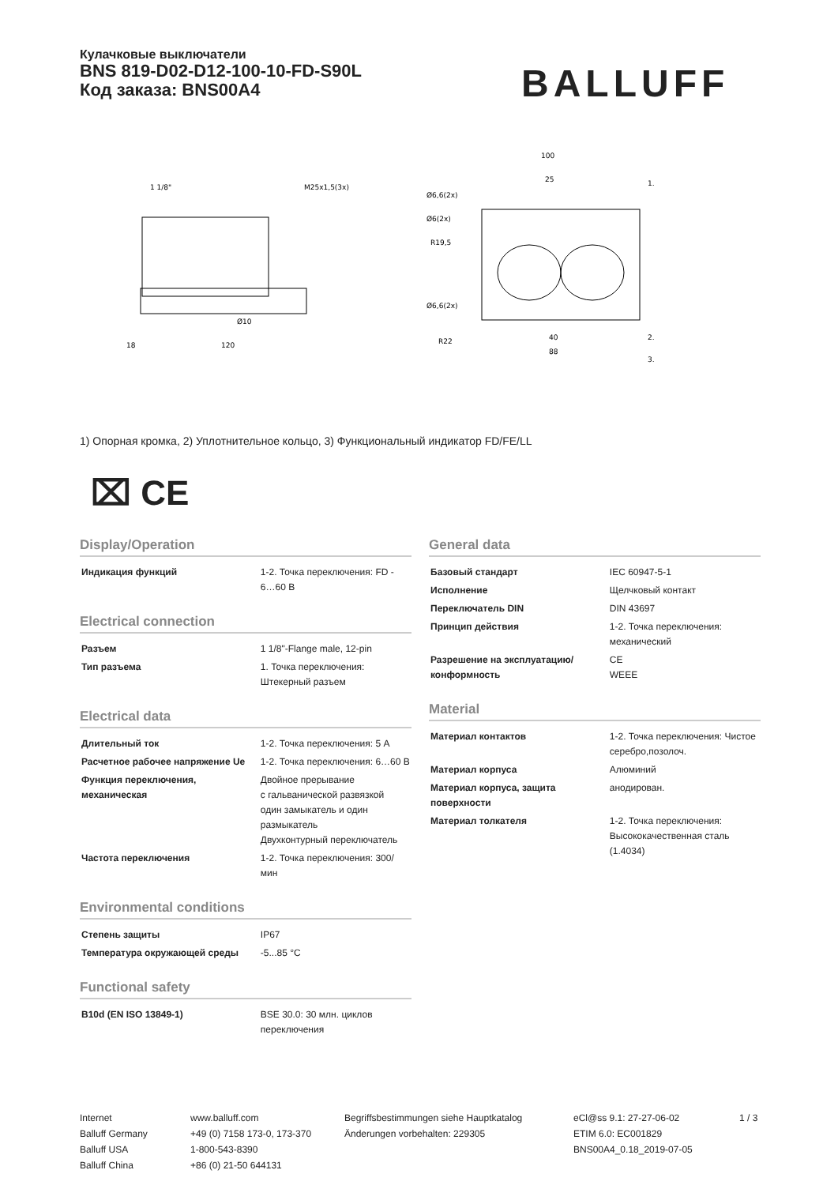Кулачковые выключатели
BNS 819-D02-D12-100-10-FD-S90L
Код заказа: BNS00A4
BALLUFF
1 1/8"
M25x1,5(3x)
Ø10
18
120
100
25
Ø6,6(2x)
Ø6(2x)
R19,5
Ø6,6(2x)
R22
40
88
1.
2.
3.
1) Опорная кромка, 2) Уплотнительное кольцо, 3) Функциональный индикатор FD/FE/LL
⌧ CE
Display/Operation
| Индикация функций | 1-2. Точка переключения: FD - 6…60 В |
Electrical connection
| Разъем | 1 1/8"-Flange male, 12-pin |
| Тип разъема | 1. Точка переключения: Штекерный разъем |
Electrical data
| Длительный ток | 1-2. Точка переключения: 5 A |
| Расчетное рабочее напряжение Ue | 1-2. Точка переключения: 6…60 В |
| Функция переключения, механическая | Двойное прерывание с гальванической развязкой один замыкатель и один размыкатель Двухконтурный переключатель |
| Частота переключения | 1-2. Точка переключения: 300/мин |
Environmental conditions
| Степень защиты | IP67 |
| Температура окружающей среды | -5...85 °C |
Functional safety
| B10d (EN ISO 13849-1) | BSE 30.0: 30 млн. циклов переключения |
General data
| Базовый стандарт | IEC 60947-5-1 |
| Исполнение | Щелчковый контакт |
| Переключатель DIN | DIN 43697 |
| Принцип действия | 1-2. Точка переключения: механический |
| Разрешение на эксплуатацию/ конформность | CE WEEE |
Material
| Материал контактов | 1-2. Точка переключения: Чистое серебро,позолоч. |
| Материал корпуса | Алюминий |
| Материал корпуса, защита поверхности | анодирован. |
| Материал толкателя | 1-2. Точка переключения: Высококачественная сталь (1.4034) |
Internet
Balluff Germany
Balluff USA
Balluff China
www.balluff.com
+49 (0) 7158 173-0, 173-370
1-800-543-8390
+86 (0) 21-50 644131
Begriffsbestimmungen siehe Hauptkatalog
Änderungen vorbehalten: 229305
eCl@ss 9.1: 27-27-06-02
ETIM 6.0: EC001829
BNS00A4_0.18_2019-07-05
1 / 3